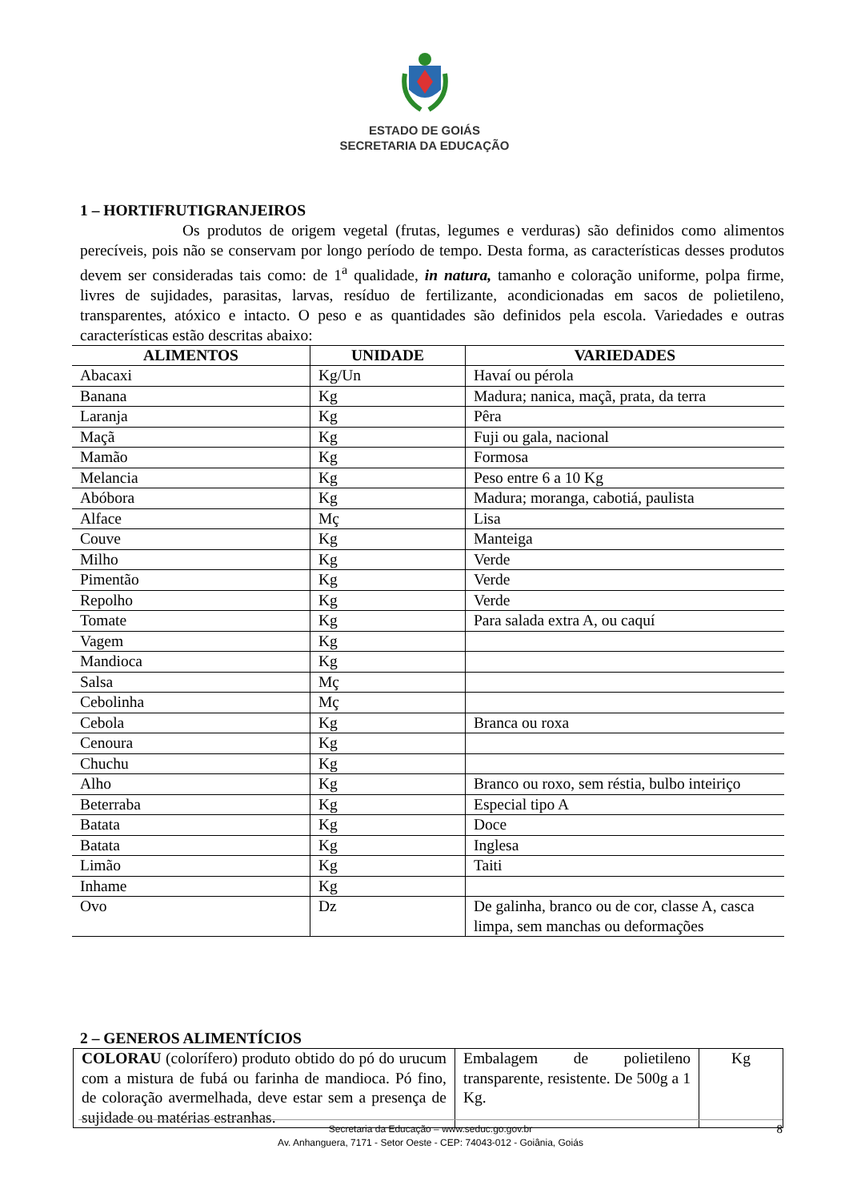ESTADO DE GOIÁS
SECRETARIA DA EDUCAÇÃO
1 – HORTIFRUTIGRANJEIROS
Os produtos de origem vegetal (frutas, legumes e verduras) são definidos como alimentos perecíveis, pois não se conservam por longo período de tempo. Desta forma, as características desses produtos devem ser consideradas tais como: de 1<sup>a</sup> qualidade, in natura, tamanho e coloração uniforme, polpa firme, livres de sujidades, parasitas, larvas, resíduo de fertilizante, acondicionadas em sacos de polietileno, transparentes, atóxico e intacto. O peso e as quantidades são definidos pela escola. Variedades e outras características estão descritas abaixo:
| ALIMENTOS | UNIDADE | VARIEDADES |
| --- | --- | --- |
| Abacaxi | Kg/Un | Havaí ou pérola |
| Banana | Kg | Madura; nanica, maçã, prata, da terra |
| Laranja | Kg | Pêra |
| Maçã | Kg | Fuji ou gala, nacional |
| Mamão | Kg | Formosa |
| Melancia | Kg | Peso entre 6 a 10 Kg |
| Abóbora | Kg | Madura; moranga, cabotiá, paulista |
| Alface | Mç | Lisa |
| Couve | Kg | Manteiga |
| Milho | Kg | Verde |
| Pimentão | Kg | Verde |
| Repolho | Kg | Verde |
| Tomate | Kg | Para salada extra A, ou caquí |
| Vagem | Kg | |
| Mandioca | Kg | |
| Salsa | Mç | |
| Cebolinha | Mç | |
| Cebola | Kg | Branca ou roxa |
| Cenoura | Kg | |
| Chuchu | Kg | |
| Alho | Kg | Branco ou roxo, sem réstia, bulbo inteiriço |
| Beterraba | Kg | Especial tipo A |
| Batata | Kg | Doce |
| Batata | Kg | Inglesa |
| Limão | Kg | Taiti |
| Inhame | Kg | |
| Ovo | Dz | De galinha, branco ou de cor, classe A, casca limpa, sem manchas ou deformações |
2 – GENEROS ALIMENTÍCIOS
| COLORAU (colorífero) produto obtido do pó do urucum com a mistura de fubá ou farinha de mandioca. Pó fino, de coloração avermelhada, deve estar sem a presença de sujidade ou matérias estranhas. | Embalagem de polietileno transparente, resistente. De 500g a 1 Kg. | Kg |
Secretaria da Educação – www.seduc.go.gov.br
Av. Anhanguera, 7171 - Setor Oeste - CEP: 74043-012 - Goiânia, Goiás
8